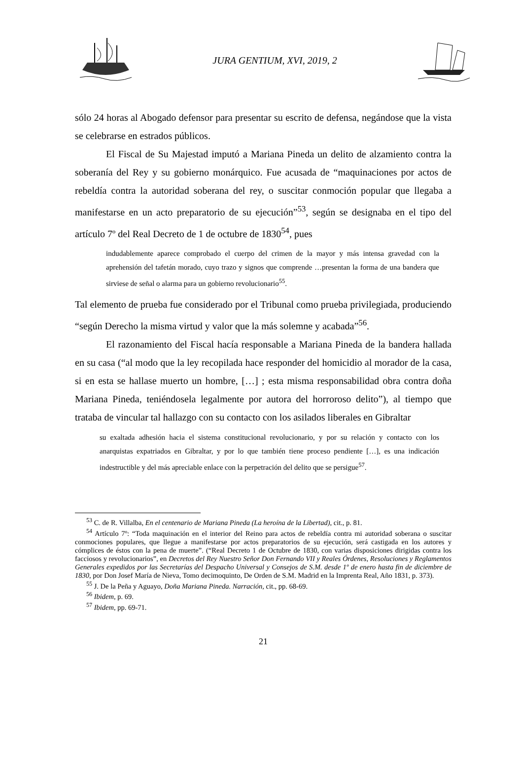JURA GENTIUM, XVI, 2019, 2
sólo 24 horas al Abogado defensor para presentar su escrito de defensa, negándose que la vista se celebrarse en estrados públicos.
El Fiscal de Su Majestad imputó a Mariana Pineda un delito de alzamiento contra la soberanía del Rey y su gobierno monárquico. Fue acusada de “maquinaciones por actos de rebeldía contra la autoridad soberana del rey, o suscitar conmoción popular que llegaba a manifestarse en un acto preparatorio de su ejecución”<sup>53</sup>, según se designaba en el tipo del artículo 7º del Real Decreto de 1 de octubre de 1830<sup>54</sup>, pues
indudablemente aparece comprobado el cuerpo del crimen de la mayor y más intensa gravedad con la aprehensión del tafetán morado, cuyo trazo y signos que comprende …presentan la forma de una bandera que sirviese de señal o alarma para un gobierno revolucionario<sup>55</sup>.
Tal elemento de prueba fue considerado por el Tribunal como prueba privilegiada, produciendo “según Derecho la misma virtud y valor que la más solemne y acabada”<sup>56</sup>.
El razonamiento del Fiscal hacía responsable a Mariana Pineda de la bandera hallada en su casa (“al modo que la ley recopilada hace responder del homicidio al morador de la casa, si en esta se hallase muerto un hombre, […] ; esta misma responsabilidad obra contra doña Mariana Pineda, teniéndosela legalmente por autora del horroroso delito”), al tiempo que trataba de vincular tal hallazgo con su contacto con los asilados liberales en Gibraltar
su exaltada adhesión hacia el sistema constitucional revolucionario, y por su relación y contacto con los anarquistas expatriados en Gibraltar, y por lo que también tiene proceso pendiente […], es una indicación indestructible y del más apreciable enlace con la perpetración del delito que se persigue<sup>57</sup>.
<sup>53</sup> C. de R. Villalba, En el centenario de Mariana Pineda (La heroína de la Libertad), cit., p. 81.
<sup>54</sup> Artículo 7º: “Toda maquinación en el interior del Reino para actos de rebeldía contra mi autoridad soberana o suscitar conmociones populares, que llegue a manifestarse por actos preparatorios de su ejecución, será castigada en los autores y cómplices de éstos con la pena de muerte”. (“Real Decreto 1 de Octubre de 1830, con varias disposiciones dirigidas contra los facciosos y revolucionarios”, en Decretos del Rey Nuestro Señor Don Fernando VII y Reales Órdenes, Resoluciones y Reglamentos Generales expedidos por las Secretarías del Despacho Universal y Consejos de S.M. desde 1º de enero hasta fin de diciembre de 1830, por Don Josef María de Nieva, Tomo decimoquinto, De Orden de S.M. Madrid en la Imprenta Real, Año 1831, p. 373).
<sup>55</sup> J. De la Peña y Aguayo, Doña Mariana Pineda. Narración, cit., pp. 68-69.
<sup>56</sup> Ibidem, p. 69.
<sup>57</sup> Ibidem, pp. 69-71.
21